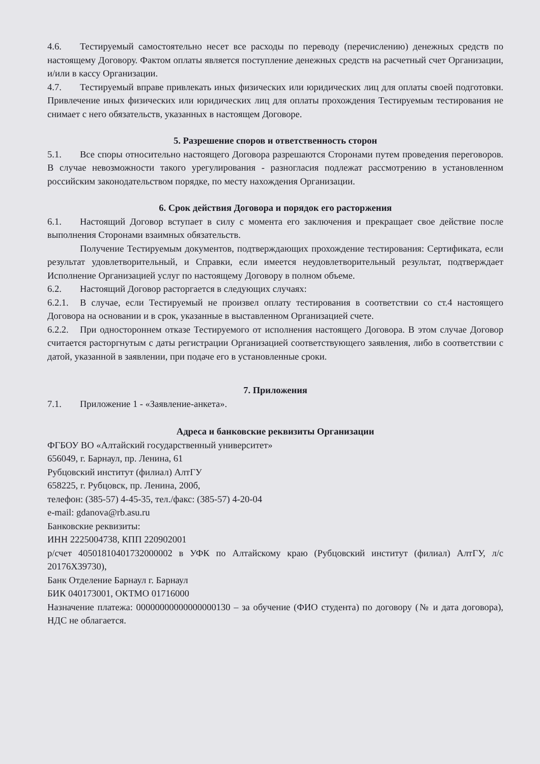4.6. Тестируемый самостоятельно несет все расходы по переводу (перечислению) денежных средств по настоящему Договору. Фактом оплаты является поступление денежных средств на расчетный счет Организации, и/или в кассу Организации.
4.7. Тестируемый вправе привлекать иных физических или юридических лиц для оплаты своей подготовки. Привлечение иных физических или юридических лиц для оплаты прохождения Тестируемым тестирования не снимает с него обязательств, указанных в настоящем Договоре.
5. Разрешение споров и ответственность сторон
5.1. Все споры относительно настоящего Договора разрешаются Сторонами путем проведения переговоров. В случае невозможности такого урегулирования - разногласия подлежат рассмотрению в установленном российским законодательством порядке, по месту нахождения Организации.
6. Срок действия Договора и порядок его расторжения
6.1. Настоящий Договор вступает в силу с момента его заключения и прекращает свое действие после выполнения Сторонами взаимных обязательств.
Получение Тестируемым документов, подтверждающих прохождение тестирования: Сертификата, если результат удовлетворительный, и Справки, если имеется неудовлетворительный результат, подтверждает Исполнение Организацией услуг по настоящему Договору в полном объеме.
6.2. Настоящий Договор расторгается в следующих случаях:
6.2.1. В случае, если Тестируемый не произвел оплату тестирования в соответствии со ст.4 настоящего Договора на основании и в срок, указанные в выставленном Организацией счете.
6.2.2. При одностороннем отказе Тестируемого от исполнения настоящего Договора. В этом случае Договор считается расторгнутым с даты регистрации Организацией соответствующего заявления, либо в соответствии с датой, указанной в заявлении, при подаче его в установленные сроки.
7. Приложения
7.1. Приложение 1 - «Заявление-анкета».
Адреса и банковские реквизиты Организации
ФГБОУ ВО «Алтайский государственный университет»
656049, г. Барнаул, пр. Ленина, 61
Рубцовский институт (филиал) АлтГУ
658225, г. Рубцовск, пр. Ленина, 200б,
телефон: (385-57) 4-45-35, тел./факс: (385-57) 4-20-04
e-mail: gdanova@rb.asu.ru
Банковские реквизиты:
ИНН 2225004738, КПП 220902001
р/счет 40501810401732000002 в УФК по Алтайскому краю (Рубцовский институт (филиал) АлтГУ, л/с 20176Х39730),
Банк Отделение Барнаул г. Барнаул
БИК 040173001, ОКТМО 01716000
Назначение платежа: 00000000000000000130 – за обучение (ФИО студента) по договору (№ и дата договора), НДС не облагается.